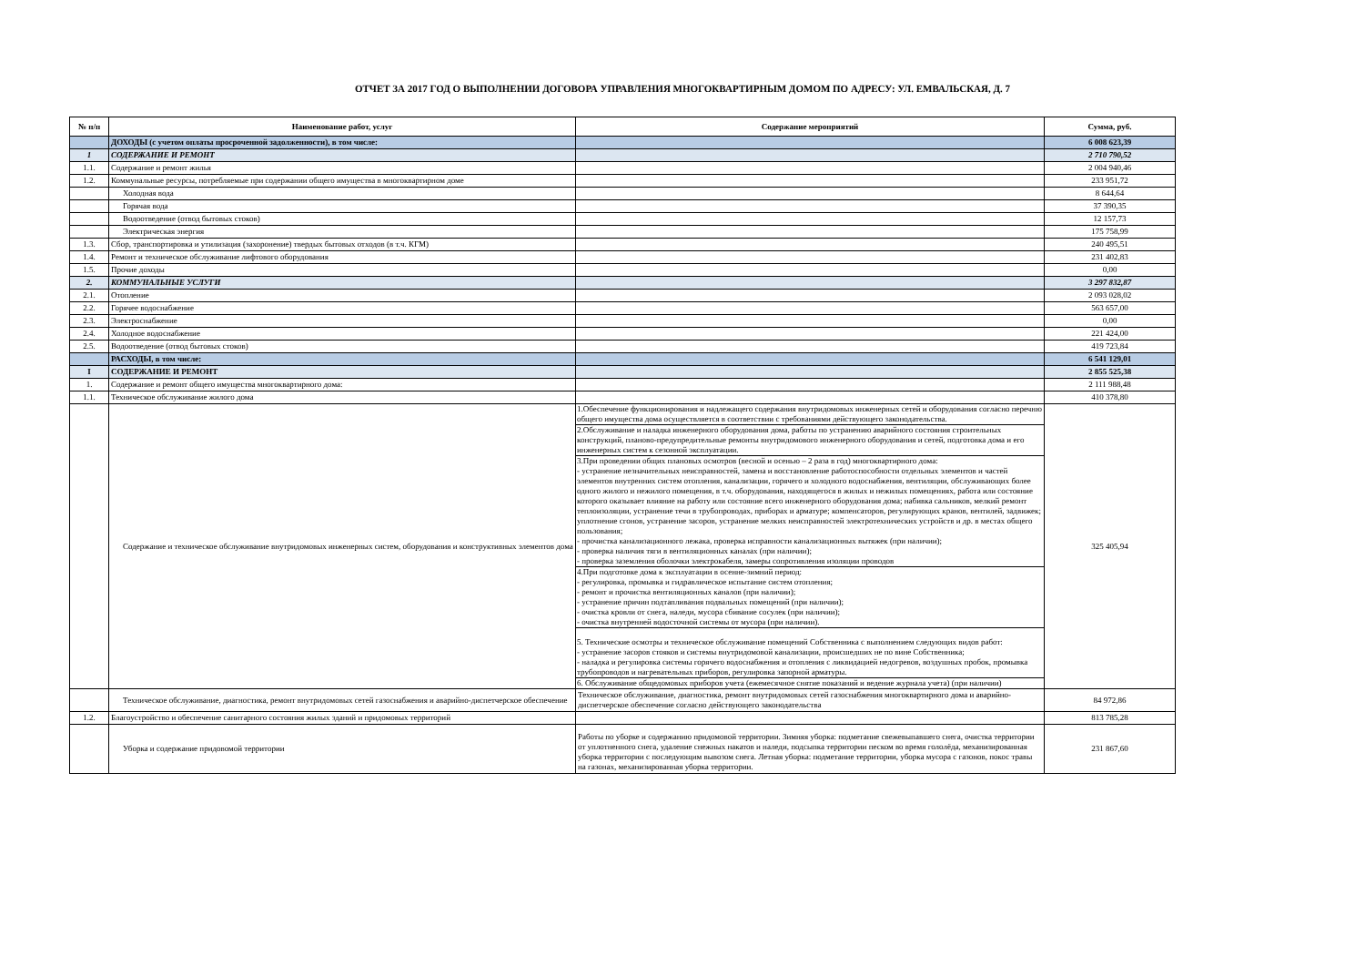ОТЧЕТ ЗА 2017 ГОД О ВЫПОЛНЕНИИ ДОГОВОРА УПРАВЛЕНИЯ МНОГОКВАРТИРНЫМ ДОМОМ ПО АДРЕСУ: УЛ. ЕМВАЛЬСКАЯ, Д. 7
| № п/п | Наименование работ, услуг | Содержание мероприятий | Сумма, руб. |
| --- | --- | --- | --- |
| | ДОХОДЫ (с учетом оплаты просроченной задолженности), в том числе: | | 6 008 623,39 |
| 1 | СОДЕРЖАНИЕ И РЕМОНТ | | 2 710 790,52 |
| 1.1. | Содержание и ремонт жилья | | 2 004 940,46 |
| 1.2. | Коммунальные ресурсы, потребляемые при содержании общего имущества в многоквартирном доме | | 233 951,72 |
| | Холодная вода | | 8 644,64 |
| | Горячая вода | | 37 390,35 |
| | Водоотведение (отвод бытовых стоков) | | 12 157,73 |
| | Электрическая энергия | | 175 758,99 |
| 1.3. | Сбор, транспортировка и утилизация (захоронение) твердых бытовых отходов (в т.ч. КГМ) | | 240 495,51 |
| 1.4. | Ремонт и техническое обслуживание лифтового оборудования | | 231 402,83 |
| 1.5. | Прочие доходы | | 0,00 |
| 2. | КОММУНАЛЬНЫЕ УСЛУГИ | | 3 297 832,87 |
| 2.1. | Отопление | | 2 093 028,02 |
| 2.2. | Горячее водоснабжение | | 563 657,00 |
| 2.3. | Электроснабжение | | 0,00 |
| 2.4. | Холодное водоснабжение | | 221 424,00 |
| 2.5. | Водоотведение (отвод бытовых стоков) | | 419 723,84 |
| | РАСХОДЫ, в том числе: | | 6 541 129,01 |
| I | СОДЕРЖАНИЕ И РЕМОНТ | | 2 855 525,38 |
| 1. | Содержание и ремонт общего имущества многоквартирного дома: | | 2 111 988,48 |
| 1.1. | Техническое обслуживание жилого дома | | 410 378,80 |
| | Содержание и техническое обслуживание внутридомовых инженерных систем, оборудования и конструктивных элементов дома | 1.Обеспечение функционирования и надлежащего содержания внутридомовых инженерных сетей и оборудования согласно перечню общего имущества дома осуществляется в соответствии с требованиями действующего законодательства. 2.Обслуживание и наладка инженерного оборудования дома, работы по устранению аварийного состояния строительных конструкций, планово-предупредительные ремонты внутридомового инженерного оборудования и сетей, подготовка дома и его инженерных систем к сезонной эксплуатации. 3.При проведении общих плановых осмотров (весной и осенью – 2 раза в год) многоквартирного дома: - устранение незначительных неисправностей, замена и восстановление работоспособности отдельных элементов и частей элементов внутренних систем отопления, канализации, горячего и холодного водоснабжения, вентиляции, обслуживающих более одного жилого и нежилого помещения, в т.ч. оборудования, находящегося в жилых и нежилых помещениях, работа или состояние которого оказывает влияние на работу или состояние всего инженерного оборудования дома; набивка сальников, мелкий ремонт теплоизоляции, устранение течи в трубопроводах, приборах и арматуре; компенсаторов, регулирующих кранов, вентилей, задвижек; уплотнение сгонов, устранение засоров, устранение мелких неисправностей электротехнических устройств и др. в местах общего пользования; - прочистка канализационного лежака, проверка исправности канализационных вытяжек (при наличии); - проверка наличия тяги в вентиляционных каналах (при наличии); - проверка заземления оболочки электрокабеля, замеры сопротивления изоляции проводов 4.При подготовке дома к эксплуатации в осенне-зимний период: - регулировка, промывка и гидравлическое испытание систем отопления; - ремонт и прочистка вентиляционных каналов (при наличии); - устранение причин подтапливания подвальных помещений (при наличии); - очистка кровли от снега, наледи, мусора сбивание сосулек (при наличии); - очистка внутренней водосточной системы от мусора (при наличии). 5. Технические осмотры и техническое обслуживание помещений Собственника с выполнением следующих видов работ: - устранение засоров стояков и системы внутридомовой канализации, происшедших не по вине Собственника; - наладка и регулировка системы горячего водоснабжения и отопления с ликвидацией недогревов, воздушных пробок, промывка трубопроводов и нагревательных приборов, регулировка запорной арматуры. 6. Обслуживание общедомовых приборов учета (ежемесячное снятие показаний и ведение журнала учета) (при наличии) | 325 405,94 |
| | Техническое обслуживание, диагностика, ремонт внутридомовых сетей газоснабжения и аварийно-диспетчерское обеспечение | Техническое обслуживание, диагностика, ремонт внутридомовых сетей газоснабжения многоквартирного дома и аварийно-диспетчерское обеспечение согласно действующего законодательства | 84 972,86 |
| 1.2. | Благоустройство и обеспечение санитарного состояния жилых зданий и придомовых территорий | | 813 785,28 |
| | Уборка и содержание придовомой территории | Работы по уборке и содержанию придомовой территории. Зимняя уборка: подметание свежевыпавшего снега, очистка территории от уплотненного снега, удаление снежных накатов и наледи, подсыпка территории песком во время гололёда, механизированная уборка территории с последующим вывозом снега. Летная уборка: подметание территории, уборка мусора с газонов, покос травы на газонах, механизированная уборка территории. | 231 867,60 |